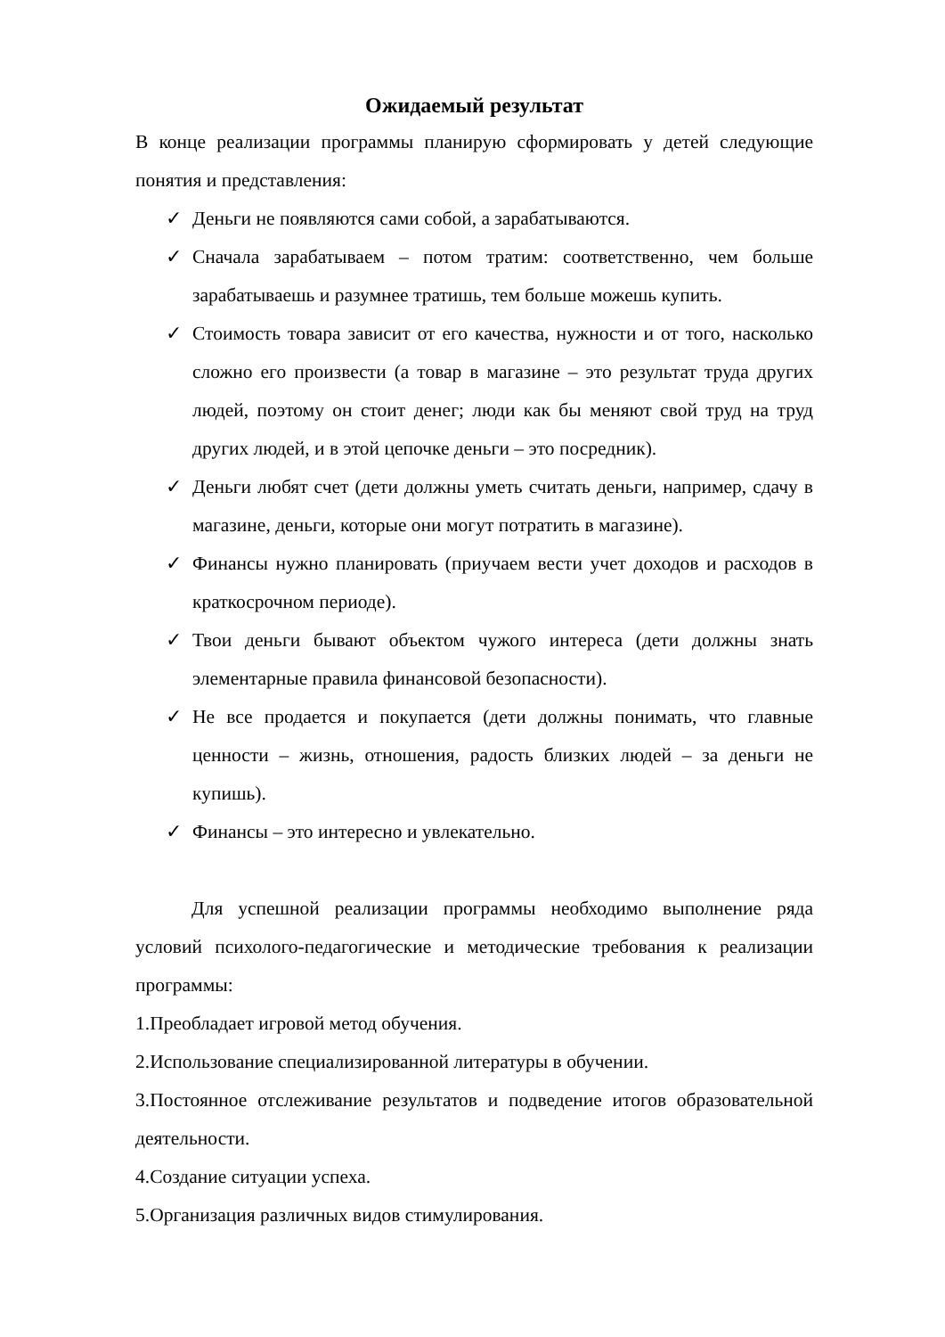Ожидаемый результат
В конце реализации программы планирую сформировать у детей следующие понятия и представления:
✓ Деньги не появляются сами собой, а зарабатываются.
✓ Сначала зарабатываем – потом тратим: соответственно, чем больше зарабатываешь и разумнее тратишь, тем больше можешь купить.
✓ Стоимость товара зависит от его качества, нужности и от того, насколько сложно его произвести (а товар в магазине – это результат труда других людей, поэтому он стоит денег; люди как бы меняют свой труд на труд других людей, и в этой цепочке деньги – это посредник).
✓ Деньги любят счет (дети должны уметь считать деньги, например, сдачу в магазине, деньги, которые они могут потратить в магазине).
✓ Финансы нужно планировать (приучаем вести учет доходов и расходов в краткосрочном периоде).
✓ Твои деньги бывают объектом чужого интереса (дети должны знать элементарные правила финансовой безопасности).
✓ Не все продается и покупается (дети должны понимать, что главные ценности – жизнь, отношения, радость близких людей – за деньги не купишь).
✓ Финансы – это интересно и увлекательно.
Для успешной реализации программы необходимо выполнение ряда условий психолого-педагогические и методические требования к реализации программы:
1.Преобладает игровой метод обучения.
2.Использование специализированной литературы в обучении.
3.Постоянное отслеживание результатов и подведение итогов образовательной деятельности.
4.Создание ситуации успеха.
5.Организация различных видов стимулирования.